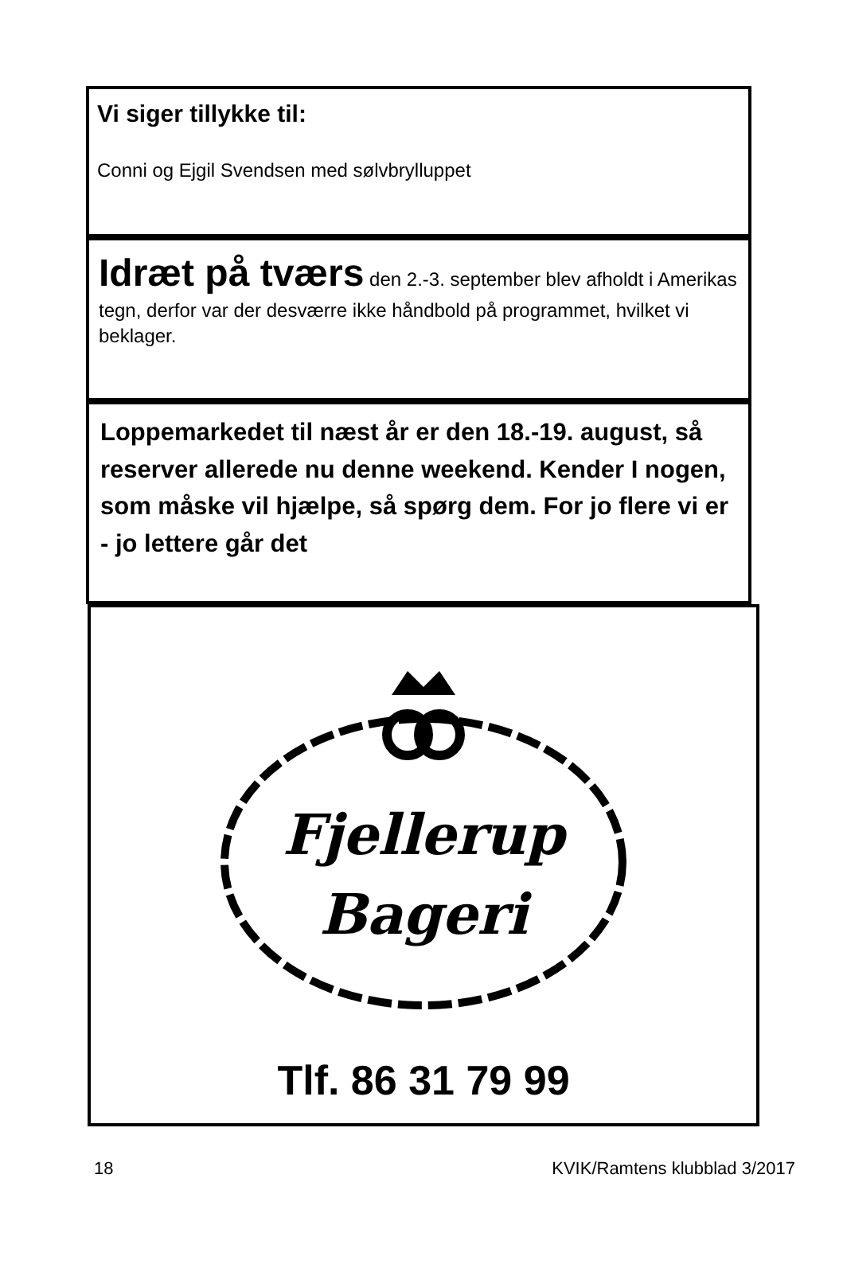Vi siger tillykke til:
Conni og Ejgil Svendsen med sølvbrylluppet
Idræt på tværs den 2.-3. september blev afholdt i Amerikas tegn, derfor var der desværre ikke håndbold på programmet, hvilket vi beklager.
Loppemarkedet til næst år er den 18.-19. august, så reserver allerede nu denne weekend. Kender I nogen, som måske vil hjælpe, så spørg dem. For jo flere vi er - jo lettere går det
Fjellerup
Bageri
Tlf. 86 31 79 99
18 KVIK/Ramtens klubblad 3/2017